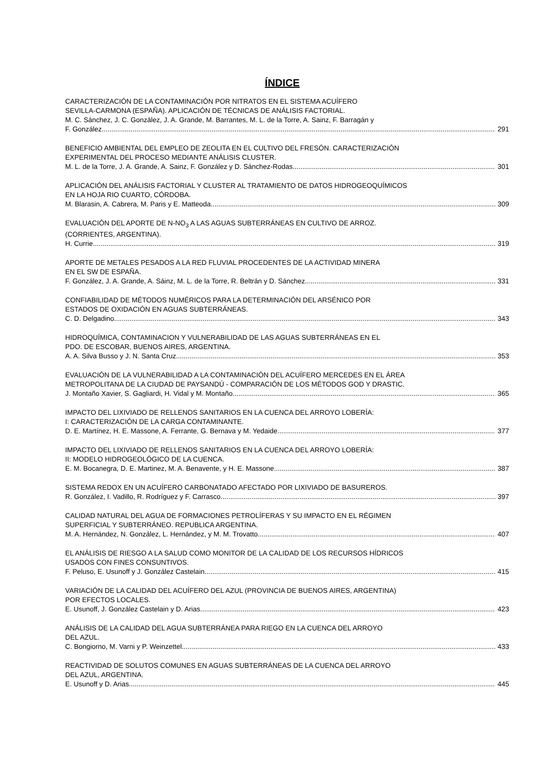ÍNDICE
CARACTERIZACIÓN DE LA CONTAMINACIÓN POR NITRATOS EN EL SISTEMA ACUÍFERO
SEVILLA-CARMONA (ESPAÑA). APLICACIÓN DE TÉCNICAS DE ANÁLISIS FACTORIAL.
M. C. Sánchez, J. C. González, J. A. Grande, M. Barrantes, M. L. de la Torre, A. Sainz, F. Barragán y
F. González 291
BENEFICIO AMBIENTAL DEL EMPLEO DE ZEOLITA EN EL CULTIVO DEL FRESÓN. CARACTERIZACIÓN
EXPERIMENTAL DEL PROCESO MEDIANTE ANÁLISIS CLUSTER.
M. L. de la Torre, J. A. Grande, A. Sainz, F. González y D. Sánchez-Rodas 301
APLICACIÓN DEL ANÁLISIS FACTORIAL Y CLUSTER AL TRATAMIENTO DE DATOS HIDROGEOQUÍMICOS
EN LA HOJA RIO CUARTO, CÓRDOBA.
M. Blarasin, A. Cabrera, M. Paris y E. Matteoda 309
EVALUACIÓN DEL APORTE DE N-NO<sub>3</sub> A LAS AGUAS SUBTERRÁNEAS EN CULTIVO DE ARROZ.
(CORRIENTES, ARGENTINA).
H. Currie 319
APORTE DE METALES PESADOS A LA RED FLUVIAL PROCEDENTES DE LA ACTIVIDAD MINERA
EN EL SW DE ESPAÑA.
F. González, J. A. Grande, A. Sáinz, M. L. de la Torre, R. Beltrán y D. Sánchez 331
CONFIABILIDAD DE MÉTODOS NUMÉRICOS PARA LA DETERMINACIÓN DEL ARSÉNICO POR
ESTADOS DE OXIDACIÓN EN AGUAS SUBTERRÁNEAS.
C. D. Delgadino 343
HIDROQUÍMICA, CONTAMINACION Y VULNERABILIDAD DE LAS AGUAS SUBTERRÁNEAS EN EL
PDO. DE ESCOBAR, BUENOS AIRES, ARGENTINA.
A. A. Silva Busso y J. N. Santa Cruz 353
EVALUACIÓN DE LA VULNERABILIDAD A LA CONTAMINACIÓN DEL ACUÍFERO MERCEDES EN EL ÁREA
METROPOLITANA DE LA CIUDAD DE PAYSANDÚ - COMPARACIÓN DE LOS MÉTODOS GOD Y DRASTIC.
J. Montaño Xavier, S. Gagliardi, H. Vidal y M. Montaño 365
IMPACTO DEL LIXIVIADO DE RELLENOS SANITARIOS EN LA CUENCA DEL ARROYO LOBERÍA:
I: CARACTERIZACIÓN DE LA CARGA CONTAMINANTE.
D. E. Martínez, H. E. Massone, A. Ferrante, G. Bernava y M. Yedaide 377
IMPACTO DEL LIXIVIADO DE RELLENOS SANITARIOS EN LA CUENCA DEL ARROYO LOBERÍA:
II: MODELO HIDROGEOLÓGICO DE LA CUENCA.
E. M. Bocanegra, D. E. Martinez, M. A. Benavente, y H. E. Massone 387
SISTEMA REDOX EN UN ACUÍFERO CARBONATADO AFECTADO POR LIXIVIADO DE BASUREROS.
R. González, I. Vadillo, R. Rodríguez y F. Carrasco 397
CALIDAD NATURAL DEL AGUA DE FORMACIONES PETROLÍFERAS Y SU IMPACTO EN EL RÉGIMEN
SUPERFICIAL Y SUBTERRÁNEO. REPUBLICA ARGENTINA.
M. A. Hernández, N. González, L. Hernández, y M. M. Trovatto 407
EL ANÁLISIS DE RIESGO A LA SALUD COMO MONITOR DE LA CALIDAD DE LOS RECURSOS HÍDRICOS
USADOS CON FINES CONSUNTIVOS.
F. Peluso, E. Usunoff y J. González Castelain 415
VARIACIÓN DE LA CALIDAD DEL ACUÍFERO DEL AZUL (PROVINCIA DE BUENOS AIRES, ARGENTINA)
POR EFECTOS LOCALES.
E. Usunoff, J. González Castelain y D. Arias 423
ANÁLISIS DE LA CALIDAD DEL AGUA SUBTERRÁNEA PARA RIEGO EN LA CUENCA DEL ARROYO
DEL AZUL.
C. Bongiorno, M. Varni y P. Weinzettel 433
REACTIVIDAD DE SOLUTOS COMUNES EN AGUAS SUBTERRÁNEAS DE LA CUENCA DEL ARROYO
DEL AZUL, ARGENTINA.
E. Usunoff y D. Arias 445